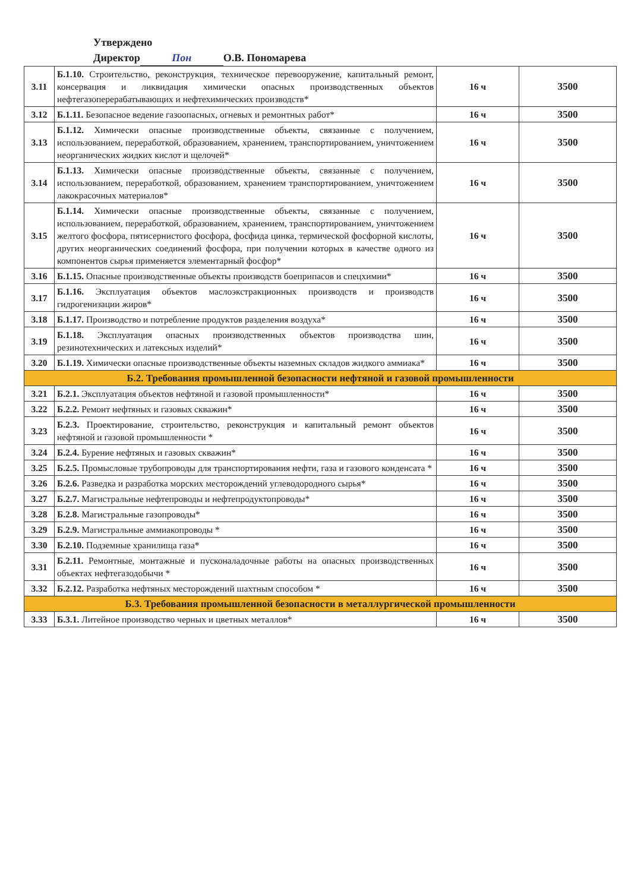Утверждено
Директор Пон О.В. Пономарева
| 3.11 | Б.1.10. Строительство, реконструкция, техническое перевооружение, капитальный ремонт, консервация и ликвидация химически опасных производственных объектов нефтегазоперерабатывающих и нефтехимических производств* | 16 ч | 3500 |
| 3.12 | Б.1.11. Безопасное ведение газоопасных, огневых и ремонтных работ* | 16 ч | 3500 |
| 3.13 | Б.1.12. Химически опасные производственные объекты, связанные с получением, использованием, переработкой, образованием, хранением, транспортированием, уничтожением неорганических жидких кислот и щелочей* | 16 ч | 3500 |
| 3.14 | Б.1.13. Химически опасные производственные объекты, связанные с получением, использованием, переработкой, образованием, хранением транспортированием, уничтожением лакокрасочных материалов* | 16 ч | 3500 |
| 3.15 | Б.1.14. Химически опасные производственные объекты, связанные с получением, использованием, переработкой, образованием, хранением, транспортированием, уничтожением желтого фосфора, пятисернистого фосфора, фосфида цинка, термической фосфорной кислоты, других неорганических соединений фосфора, при получении которых в качестве одного из компонентов сырья применяется элементарный фосфор* | 16 ч | 3500 |
| 3.16 | Б.1.15. Опасные производственные объекты производств боеприпасов и спецхимии* | 16 ч | 3500 |
| 3.17 | Б.1.16. Эксплуатация объектов маслоэкстракционных производств и производств гидрогенизации жиров* | 16 ч | 3500 |
| 3.18 | Б.1.17. Производство и потребление продуктов разделения воздуха* | 16 ч | 3500 |
| 3.19 | Б.1.18. Эксплуатация опасных производственных объектов производства шин, резинотехнических и латексных изделий* | 16 ч | 3500 |
| 3.20 | Б.1.19. Химически опасные производственные объекты наземных складов жидкого аммиака* | 16 ч | 3500 |
| Б.2. Требования промышленной безопасности нефтяной и газовой промышленности | | | |
| 3.21 | Б.2.1. Эксплуатация объектов нефтяной и газовой промышленности* | 16 ч | 3500 |
| 3.22 | Б.2.2. Ремонт нефтяных и газовых скважин* | 16 ч | 3500 |
| 3.23 | Б.2.3. Проектирование, строительство, реконструкция и капитальный ремонт объектов нефтяной и газовой промышленности * | 16 ч | 3500 |
| 3.24 | Б.2.4. Бурение нефтяных и газовых скважин* | 16 ч | 3500 |
| 3.25 | Б.2.5. Промысловые трубопроводы для транспортирования нефти, газа и газового конденсата * | 16 ч | 3500 |
| 3.26 | Б.2.6. Разведка и разработка морских месторождений углеводородного сырья* | 16 ч | 3500 |
| 3.27 | Б.2.7. Магистральные нефтепроводы и нефтепродуктопроводы* | 16 ч | 3500 |
| 3.28 | Б.2.8. Магистральные газопроводы* | 16 ч | 3500 |
| 3.29 | Б.2.9. Магистральные аммиакопроводы * | 16 ч | 3500 |
| 3.30 | Б.2.10. Подземные хранилища газа* | 16 ч | 3500 |
| 3.31 | Б.2.11. Ремонтные, монтажные и пусконаладочные работы на опасных производственных объектах нефтегазодобычи * | 16 ч | 3500 |
| 3.32 | Б.2.12. Разработка нефтяных месторождений шахтным способом * | 16 ч | 3500 |
| Б.3. Требования промышленной безопасности в металлургической промышленности | | | |
| 3.33 | Б.3.1. Литейное производство черных и цветных металлов* | 16 ч | 3500 |